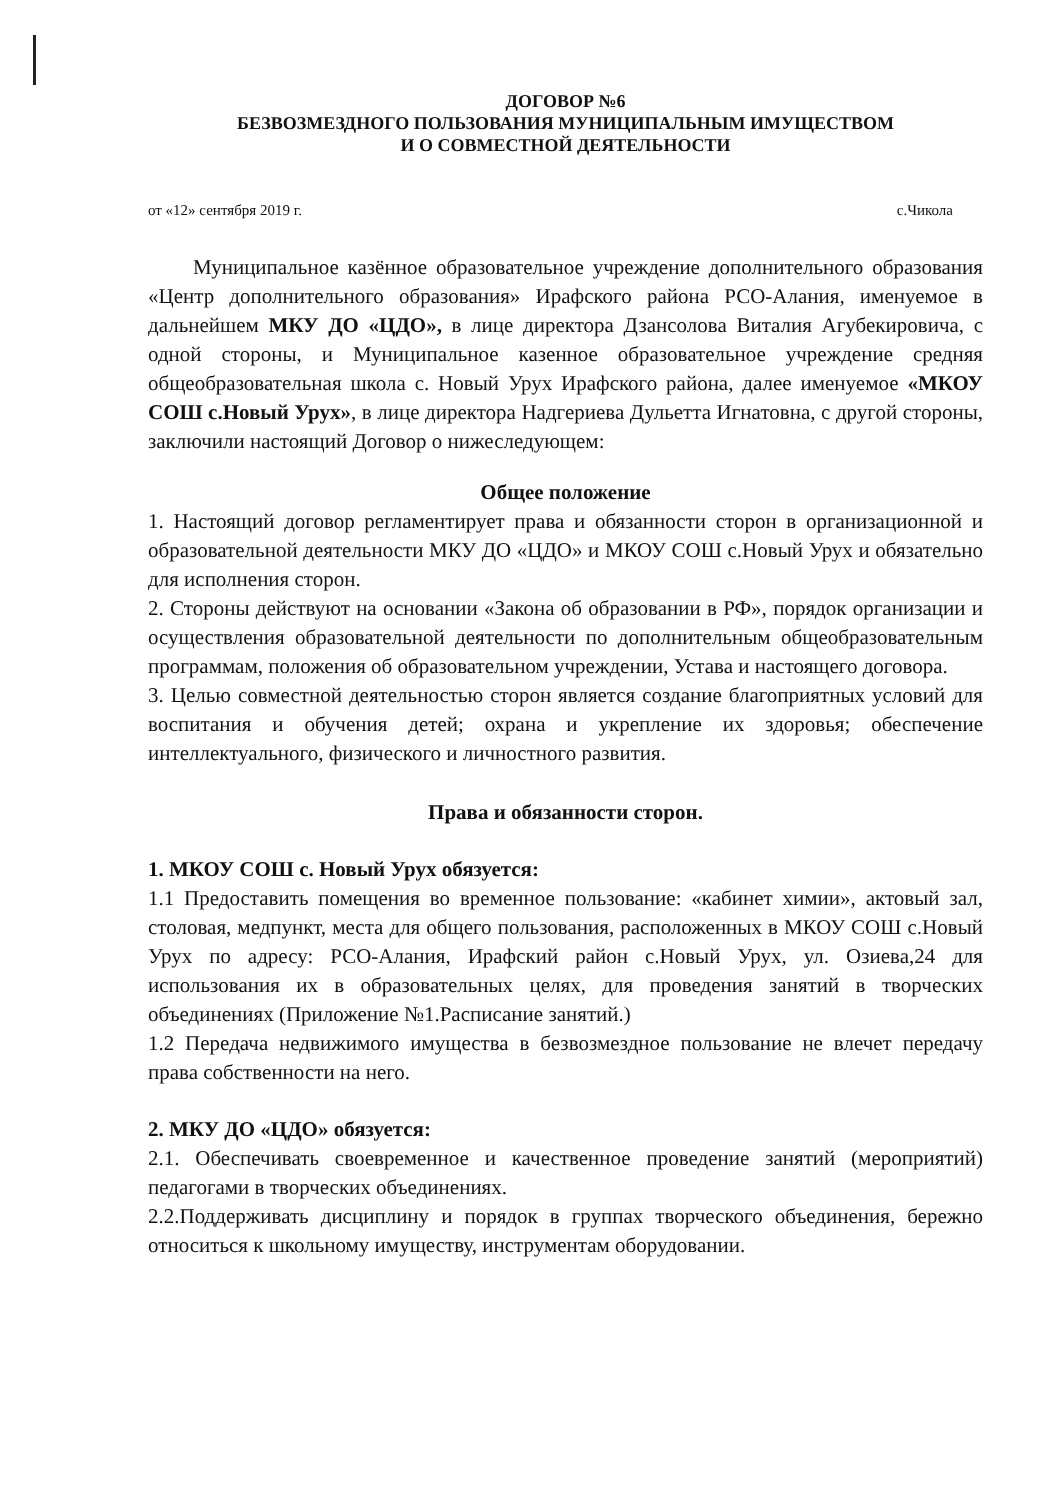ДОГОВОР №6
БЕЗВОЗМЕЗДНОГО ПОЛЬЗОВАНИЯ МУНИЦИПАЛЬНЫМ ИМУЩЕСТВОМ
И О СОВМЕСТНОЙ ДЕЯТЕЛЬНОСТИ
от «12» сентября 2019 г. с.Чикола
Муниципальное казённое образовательное учреждение дополнительного образования «Центр дополнительного образования» Ирафского района РСО-Алания, именуемое в дальнейшем МКУ ДО «ЦДО», в лице директора Дзансолова Виталия Агубекировича, с одной стороны, и Муниципальное казенное образовательное учреждение средняя общеобразовательная школа с. Новый Урух Ирафского района, далее именуемое «МКОУ СОШ с.Новый Урух», в лице директора Надгериева Дульетта Игнатовна, с другой стороны, заключили настоящий Договор о нижеследующем:
Общее положение
1. Настоящий договор регламентирует права и обязанности сторон в организационной и образовательной деятельности МКУ ДО «ЦДО» и МКОУ СОШ с.Новый Урух и обязательно для исполнения сторон.
2. Стороны действуют на основании «Закона об образовании в РФ», порядок организации и осуществления образовательной деятельности по дополнительным общеобразовательным программам, положения об образовательном учреждении, Устава и настоящего договора.
3. Целью совместной деятельностью сторон является создание благоприятных условий для воспитания и обучения детей; охрана и укрепление их здоровья; обеспечение интеллектуального, физического и личностного развития.
Права и обязанности сторон.
1. МКОУ СОШ с. Новый Урух обязуется:
1.1 Предоставить помещения во временное пользование: «кабинет химии», актовый зал, столовая, медпункт, места для общего пользования, расположенных в МКОУ СОШ с.Новый Урух по адресу: РСО-Алания, Ирафский район с.Новый Урух, ул. Озиева,24 для использования их в образовательных целях, для проведения занятий в творческих объединениях (Приложение №1.Расписание занятий.)
1.2 Передача недвижимого имущества в безвозмездное пользование не влечет передачу права собственности на него.
2. МКУ ДО «ЦДО» обязуется:
2.1. Обеспечивать своевременное и качественное проведение занятий (мероприятий) педагогами в творческих объединениях.
2.2.Поддерживать дисциплину и порядок в группах творческого объединения, бережно относиться к школьному имуществу, инструментам оборудовании.